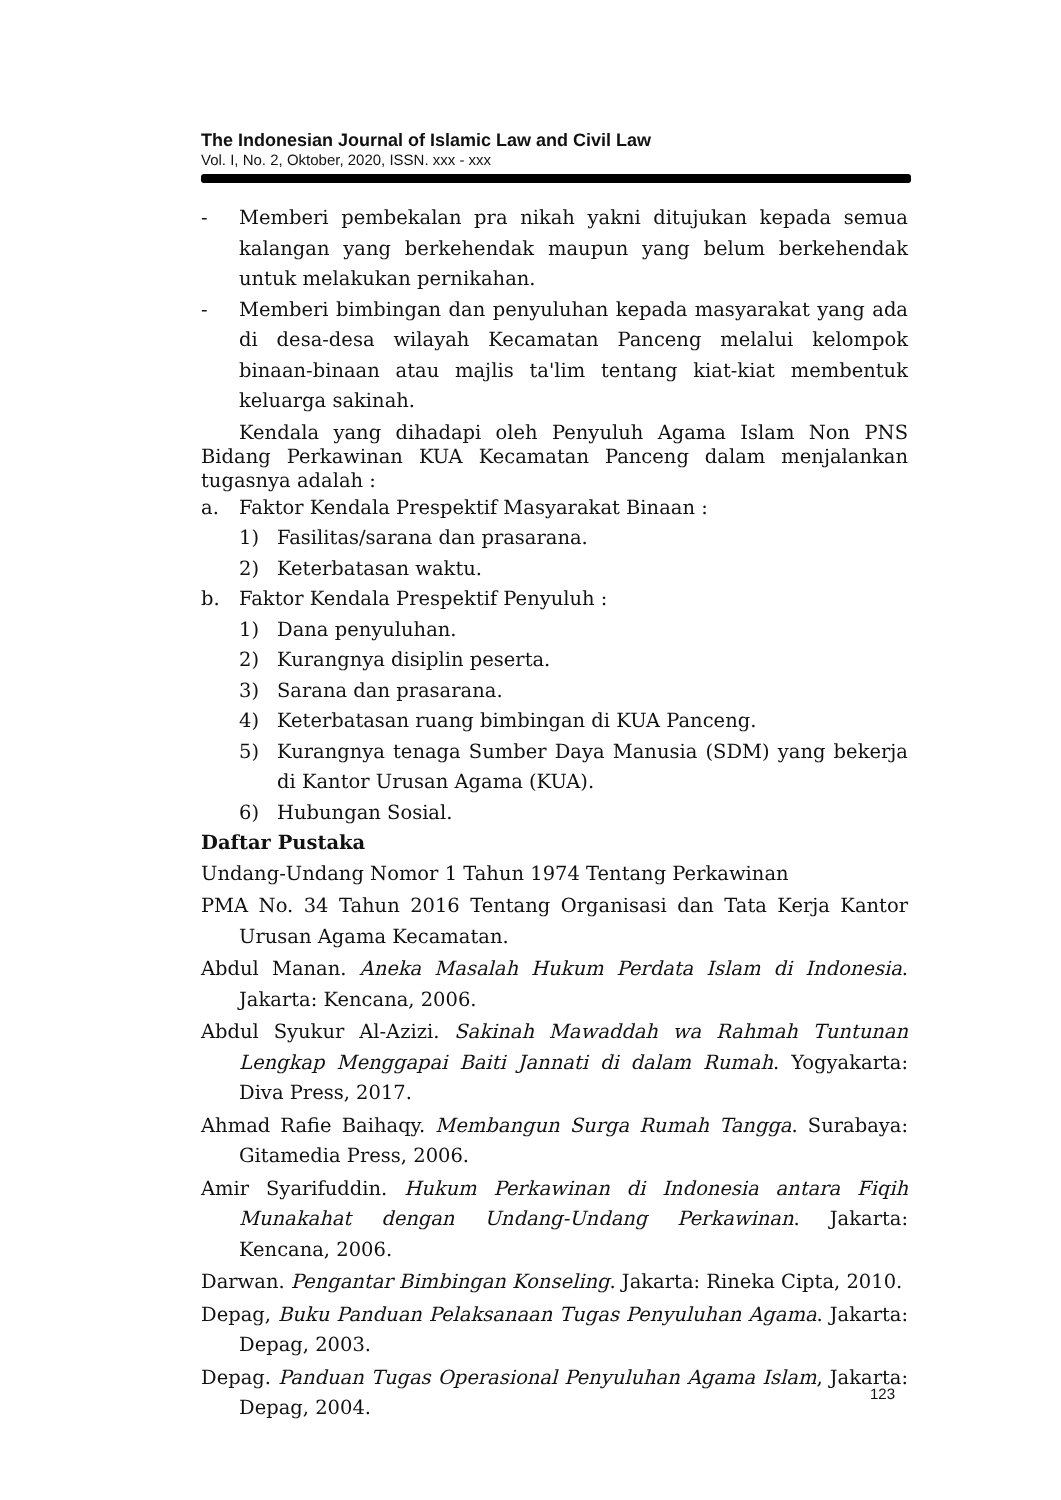The Indonesian Journal of Islamic Law and Civil Law
Vol. I, No. 2, Oktober, 2020, ISSN. xxx - xxx
- Memberi pembekalan pra nikah yakni ditujukan kepada semua kalangan yang berkehendak maupun yang belum berkehendak untuk melakukan pernikahan.
- Memberi bimbingan dan penyuluhan kepada masyarakat yang ada di desa-desa wilayah Kecamatan Panceng melalui kelompok binaan-binaan atau majlis ta'lim tentang kiat-kiat membentuk keluarga sakinah.
Kendala yang dihadapi oleh Penyuluh Agama Islam Non PNS Bidang Perkawinan KUA Kecamatan Panceng dalam menjalankan tugasnya adalah :
a. Faktor Kendala Prespektif Masyarakat Binaan :
1) Fasilitas/sarana dan prasarana.
2) Keterbatasan waktu.
b. Faktor Kendala Prespektif Penyuluh :
1) Dana penyuluhan.
2) Kurangnya disiplin peserta.
3) Sarana dan prasarana.
4) Keterbatasan ruang bimbingan di KUA Panceng.
5) Kurangnya tenaga Sumber Daya Manusia (SDM) yang bekerja di Kantor Urusan Agama (KUA).
6) Hubungan Sosial.
Daftar Pustaka
Undang-Undang Nomor 1 Tahun 1974 Tentang Perkawinan
PMA No. 34 Tahun 2016 Tentang Organisasi dan Tata Kerja Kantor Urusan Agama Kecamatan.
Abdul Manan. Aneka Masalah Hukum Perdata Islam di Indonesia. Jakarta: Kencana, 2006.
Abdul Syukur Al-Azizi. Sakinah Mawaddah wa Rahmah Tuntunan Lengkap Menggapai Baiti Jannati di dalam Rumah. Yogyakarta: Diva Press, 2017.
Ahmad Rafie Baihaqy. Membangun Surga Rumah Tangga. Surabaya: Gitamedia Press, 2006.
Amir Syarifuddin. Hukum Perkawinan di Indonesia antara Fiqih Munakahat dengan Undang-Undang Perkawinan. Jakarta: Kencana, 2006.
Darwan. Pengantar Bimbingan Konseling. Jakarta: Rineka Cipta, 2010.
Depag, Buku Panduan Pelaksanaan Tugas Penyuluhan Agama. Jakarta: Depag, 2003.
Depag. Panduan Tugas Operasional Penyuluhan Agama Islam, Jakarta: Depag, 2004.
123